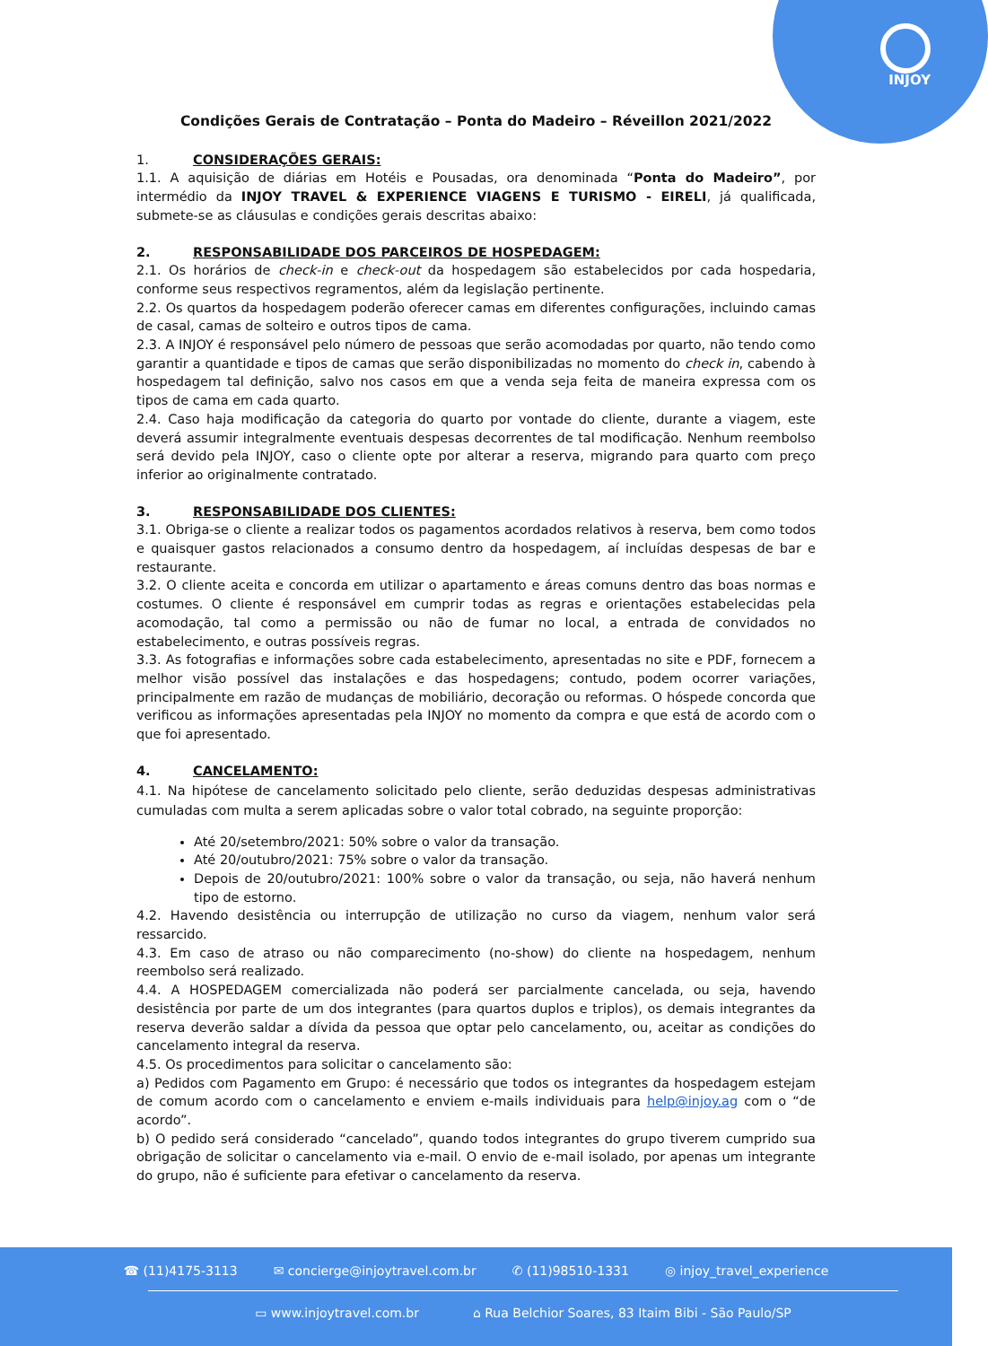INJOY
Condições Gerais de Contratação – Ponta do Madeiro – Réveillon 2021/2022
1. CONSIDERAÇÕES GERAIS:
1.1. A aquisição de diárias em Hotéis e Pousadas, ora denominada “Ponta do Madeiro”, por intermédio da INJOY TRAVEL & EXPERIENCE VIAGENS E TURISMO - EIRELI, já qualificada, submete-se as cláusulas e condições gerais descritas abaixo:
2. RESPONSABILIDADE DOS PARCEIROS DE HOSPEDAGEM:
2.1. Os horários de check-in e check-out da hospedagem são estabelecidos por cada hospedaria, conforme seus respectivos regramentos, além da legislação pertinente.
2.2. Os quartos da hospedagem poderão oferecer camas em diferentes configurações, incluindo camas de casal, camas de solteiro e outros tipos de cama.
2.3. A INJOY é responsável pelo número de pessoas que serão acomodadas por quarto, não tendo como garantir a quantidade e tipos de camas que serão disponibilizadas no momento do check in, cabendo à hospedagem tal definição, salvo nos casos em que a venda seja feita de maneira expressa com os tipos de cama em cada quarto.
2.4. Caso haja modificação da categoria do quarto por vontade do cliente, durante a viagem, este deverá assumir integralmente eventuais despesas decorrentes de tal modificação. Nenhum reembolso será devido pela INJOY, caso o cliente opte por alterar a reserva, migrando para quarto com preço inferior ao originalmente contratado.
3. RESPONSABILIDADE DOS CLIENTES:
3.1. Obriga-se o cliente a realizar todos os pagamentos acordados relativos à reserva, bem como todos e quaisquer gastos relacionados a consumo dentro da hospedagem, aí incluídas despesas de bar e restaurante.
3.2. O cliente aceita e concorda em utilizar o apartamento e áreas comuns dentro das boas normas e costumes. O cliente é responsável em cumprir todas as regras e orientações estabelecidas pela acomodação, tal como a permissão ou não de fumar no local, a entrada de convidados no estabelecimento, e outras possíveis regras.
3.3. As fotografias e informações sobre cada estabelecimento, apresentadas no site e PDF, fornecem a melhor visão possível das instalações e das hospedagens; contudo, podem ocorrer variações, principalmente em razão de mudanças de mobiliário, decoração ou reformas. O hóspede concorda que verificou as informações apresentadas pela INJOY no momento da compra e que está de acordo com o que foi apresentado.
4. CANCELAMENTO:
4.1. Na hipótese de cancelamento solicitado pelo cliente, serão deduzidas despesas administrativas cumuladas com multa a serem aplicadas sobre o valor total cobrado, na seguinte proporção:
Até 20/setembro/2021: 50% sobre o valor da transação.
Até 20/outubro/2021: 75% sobre o valor da transação.
Depois de 20/outubro/2021: 100% sobre o valor da transação, ou seja, não haverá nenhum tipo de estorno.
4.2. Havendo desistência ou interrupção de utilização no curso da viagem, nenhum valor será ressarcido.
4.3. Em caso de atraso ou não comparecimento (no-show) do cliente na hospedagem, nenhum reembolso será realizado.
4.4. A HOSPEDAGEM comercializada não poderá ser parcialmente cancelada, ou seja, havendo desistência por parte de um dos integrantes (para quartos duplos e triplos), os demais integrantes da reserva deverão saldar a dívida da pessoa que optar pelo cancelamento, ou, aceitar as condições do cancelamento integral da reserva.
4.5. Os procedimentos para solicitar o cancelamento são:
a) Pedidos com Pagamento em Grupo: é necessário que todos os integrantes da hospedagem estejam de comum acordo com o cancelamento e enviem e-mails individuais para help@injoy.ag com o “de acordo”.
b) O pedido será considerado “cancelado”, quando todos integrantes do grupo tiverem cumprido sua obrigação de solicitar o cancelamento via e-mail. O envio de e-mail isolado, por apenas um integrante do grupo, não é suficiente para efetivar o cancelamento da reserva.
☎ (11)4175-3113 ✉ concierge@injoytravel.com.br ✆ (11)98510-1331 ◎ injoy_travel_experience
▭ www.injoytravel.com.br ⌂ Rua Belchior Soares, 83 Itaim Bibi - São Paulo/SP